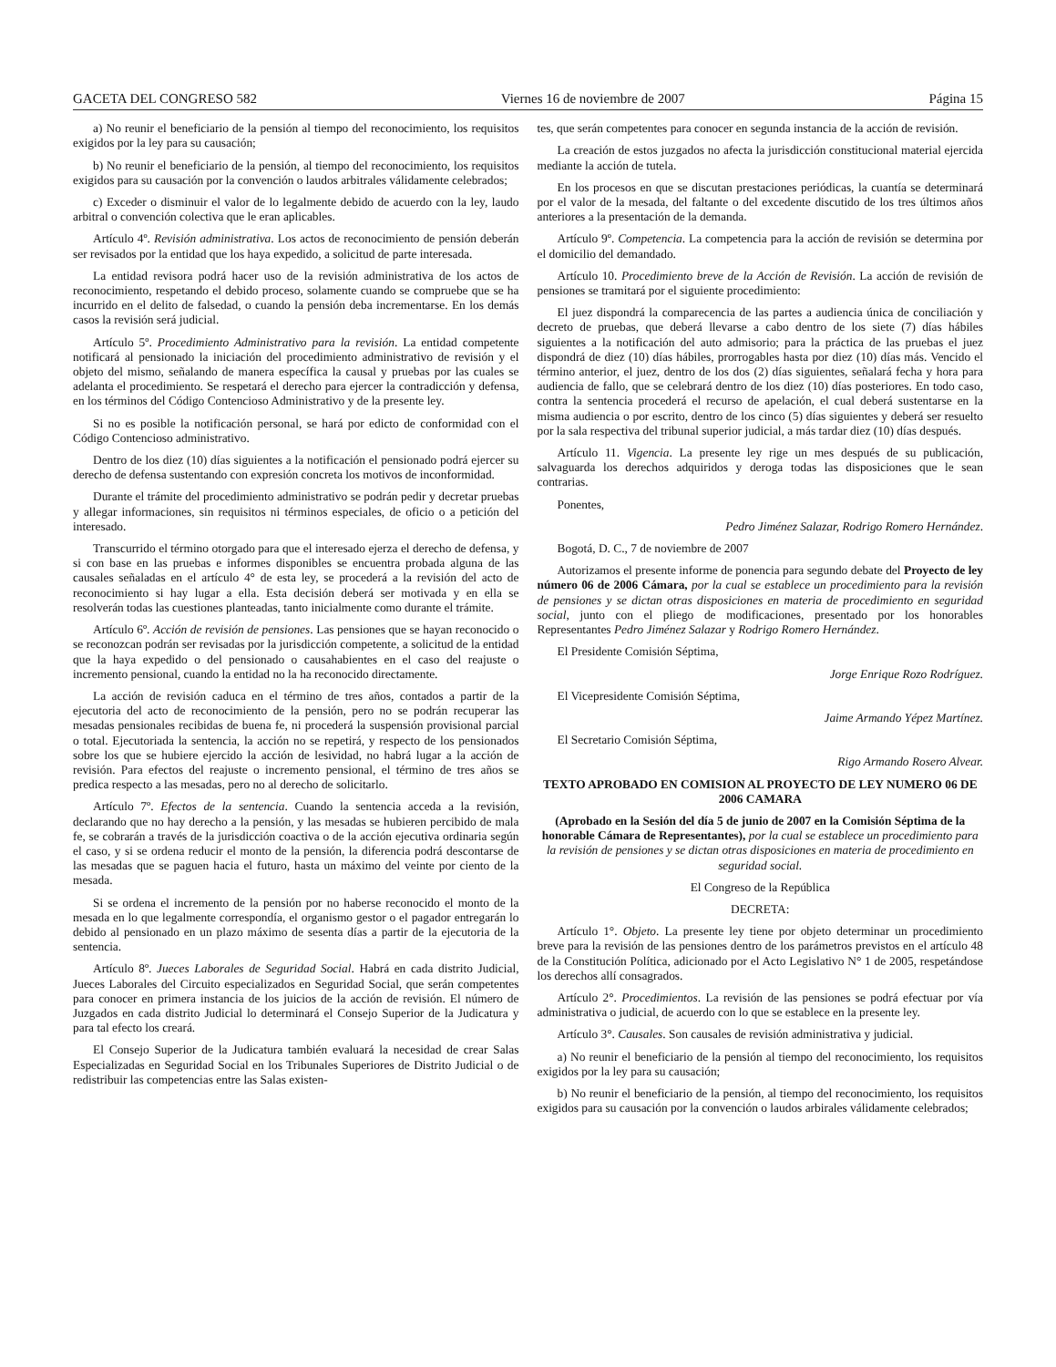GACETA DEL CONGRESO 582 Viernes 16 de noviembre de 2007 Página 15
a) No reunir el beneficiario de la pensión al tiempo del reconocimiento, los requisitos exigidos por la ley para su causación;
b) No reunir el beneficiario de la pensión, al tiempo del reconocimiento, los requisitos exigidos para su causación por la convención o laudos arbitrales válidamente celebrados;
c) Exceder o disminuir el valor de lo legalmente debido de acuerdo con la ley, laudo arbitral o convención colectiva que le eran aplicables.
Artículo 4º. Revisión administrativa. Los actos de reconocimiento de pensión deberán ser revisados por la entidad que los haya expedido, a solicitud de parte interesada.
La entidad revisora podrá hacer uso de la revisión administrativa de los actos de reconocimiento, respetando el debido proceso, solamente cuando se compruebe que se ha incurrido en el delito de falsedad, o cuando la pensión deba incrementarse. En los demás casos la revisión será judicial.
Artículo 5º. Procedimiento Administrativo para la revisión. La entidad competente notificará al pensionado la iniciación del procedimiento administrativo de revisión y el objeto del mismo, señalando de manera específica la causal y pruebas por las cuales se adelanta el procedimiento. Se respetará el derecho para ejercer la contradicción y defensa, en los términos del Código Contencioso Administrativo y de la presente ley.
Si no es posible la notificación personal, se hará por edicto de conformidad con el Código Contencioso administrativo.
Dentro de los diez (10) días siguientes a la notificación el pensionado podrá ejercer su derecho de defensa sustentando con expresión concreta los motivos de inconformidad.
Durante el trámite del procedimiento administrativo se podrán pedir y decretar pruebas y allegar informaciones, sin requisitos ni términos especiales, de oficio o a petición del interesado.
Transcurrido el término otorgado para que el interesado ejerza el derecho de defensa, y si con base en las pruebas e informes disponibles se encuentra probada alguna de las causales señaladas en el artículo 4° de esta ley, se procederá a la revisión del acto de reconocimiento si hay lugar a ella. Esta decisión deberá ser motivada y en ella se resolverán todas las cuestiones planteadas, tanto inicialmente como durante el trámite.
Artículo 6º. Acción de revisión de pensiones. Las pensiones que se hayan reconocido o se reconozcan podrán ser revisadas por la jurisdicción competente, a solicitud de la entidad que la haya expedido o del pensionado o causahabientes en el caso del reajuste o incremento pensional, cuando la entidad no la ha reconocido directamente.
La acción de revisión caduca en el término de tres años, contados a partir de la ejecutoria del acto de reconocimiento de la pensión, pero no se podrán recuperar las mesadas pensionales recibidas de buena fe, ni procederá la suspensión provisional parcial o total. Ejecutoriada la sentencia, la acción no se repetirá, y respecto de los pensionados sobre los que se hubiere ejercido la acción de lesividad, no habrá lugar a la acción de revisión. Para efectos del reajuste o incremento pensional, el término de tres años se predica respecto a las mesadas, pero no al derecho de solicitarlo.
Artículo 7º. Efectos de la sentencia. Cuando la sentencia acceda a la revisión, declarando que no hay derecho a la pensión, y las mesadas se hubieren percibido de mala fe, se cobrarán a través de la jurisdicción coactiva o de la acción ejecutiva ordinaria según el caso, y si se ordena reducir el monto de la pensión, la diferencia podrá descontarse de las mesadas que se paguen hacia el futuro, hasta un máximo del veinte por ciento de la mesada.
Si se ordena el incremento de la pensión por no haberse reconocido el monto de la mesada en lo que legalmente correspondía, el organismo gestor o el pagador entregarán lo debido al pensionado en un plazo máximo de sesenta días a partir de la ejecutoria de la sentencia.
Artículo 8º. Jueces Laborales de Seguridad Social. Habrá en cada distrito Judicial, Jueces Laborales del Circuito especializados en Seguridad Social, que serán competentes para conocer en primera instancia de los juicios de la acción de revisión. El número de Juzgados en cada distrito Judicial lo determinará el Consejo Superior de la Judicatura y para tal efecto los creará.
El Consejo Superior de la Judicatura también evaluará la necesidad de crear Salas Especializadas en Seguridad Social en los Tribunales Superiores de Distrito Judicial o de redistribuir las competencias entre las Salas existen-
tes, que serán competentes para conocer en segunda instancia de la acción de revisión.
La creación de estos juzgados no afecta la jurisdicción constitucional material ejercida mediante la acción de tutela.
En los procesos en que se discutan prestaciones periódicas, la cuantía se determinará por el valor de la mesada, del faltante o del excedente discutido de los tres últimos años anteriores a la presentación de la demanda.
Artículo 9º. Competencia. La competencia para la acción de revisión se determina por el domicilio del demandado.
Artículo 10. Procedimiento breve de la Acción de Revisión. La acción de revisión de pensiones se tramitará por el siguiente procedimiento:
El juez dispondrá la comparecencia de las partes a audiencia única de conciliación y decreto de pruebas, que deberá llevarse a cabo dentro de los siete (7) días hábiles siguientes a la notificación del auto admisorio; para la práctica de las pruebas el juez dispondrá de diez (10) días hábiles, prorrogables hasta por diez (10) días más. Vencido el término anterior, el juez, dentro de los dos (2) días siguientes, señalará fecha y hora para audiencia de fallo, que se celebrará dentro de los diez (10) días posteriores. En todo caso, contra la sentencia procederá el recurso de apelación, el cual deberá sustentarse en la misma audiencia o por escrito, dentro de los cinco (5) días siguientes y deberá ser resuelto por la sala respectiva del tribunal superior judicial, a más tardar diez (10) días después.
Artículo 11. Vigencia. La presente ley rige un mes después de su publicación, salvaguarda los derechos adquiridos y deroga todas las disposiciones que le sean contrarias.
Ponentes,
Pedro Jiménez Salazar, Rodrigo Romero Hernández.
Bogotá, D. C., 7 de noviembre de 2007
Autorizamos el presente informe de ponencia para segundo debate del Proyecto de ley número 06 de 2006 Cámara, por la cual se establece un procedimiento para la revisión de pensiones y se dictan otras disposiciones en materia de procedimiento en seguridad social, junto con el pliego de modificaciones, presentado por los honorables Representantes Pedro Jiménez Salazar y Rodrigo Romero Hernández.
El Presidente Comisión Séptima,
Jorge Enrique Rozo Rodríguez.
El Vicepresidente Comisión Séptima,
Jaime Armando Yépez Martínez.
El Secretario Comisión Séptima,
Rigo Armando Rosero Alvear.
TEXTO APROBADO EN COMISION AL PROYECTO DE LEY NUMERO 06 DE 2006 CAMARA
(Aprobado en la Sesión del día 5 de junio de 2007 en la Comisión Séptima de la honorable Cámara de Representantes), por la cual se establece un procedimiento para la revisión de pensiones y se dictan otras disposiciones en materia de procedimiento en seguridad social.
El Congreso de la República
DECRETA:
Artículo 1°. Objeto. La presente ley tiene por objeto determinar un procedimiento breve para la revisión de las pensiones dentro de los parámetros previstos en el artículo 48 de la Constitución Política, adicionado por el Acto Legislativo N° 1 de 2005, respetándose los derechos allí consagrados.
Artículo 2°. Procedimientos. La revisión de las pensiones se podrá efectuar por vía administrativa o judicial, de acuerdo con lo que se establece en la presente ley.
Artículo 3°. Causales. Son causales de revisión administrativa y judicial.
a) No reunir el beneficiario de la pensión al tiempo del reconocimiento, los requisitos exigidos por la ley para su causación;
b) No reunir el beneficiario de la pensión, al tiempo del reconocimiento, los requisitos exigidos para su causación por la convención o laudos arbirales válidamente celebrados;